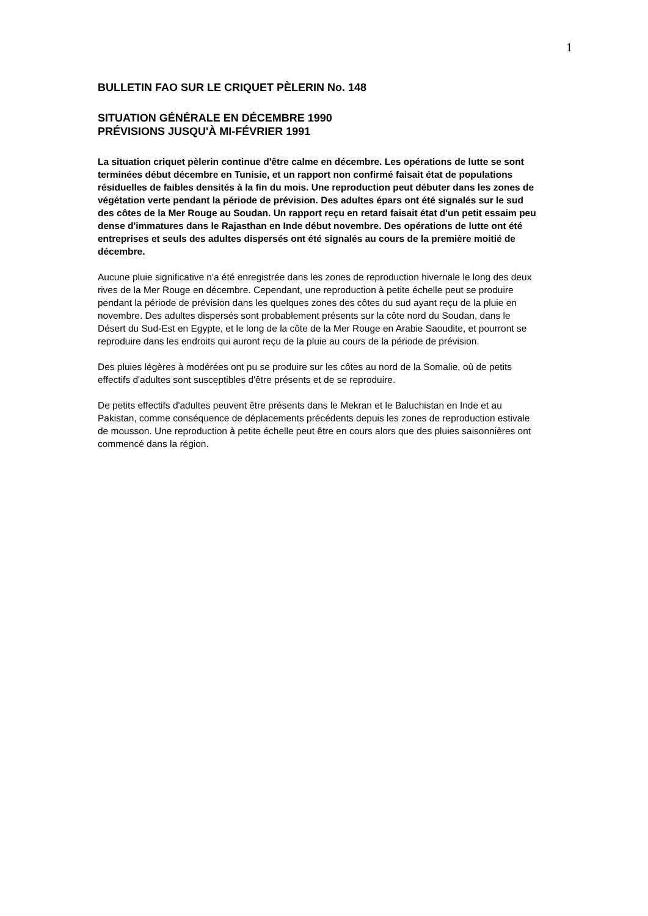1
BULLETIN FAO SUR LE CRIQUET PÈLERIN No. 148
SITUATION GÉNÉRALE EN DÉCEMBRE 1990
PRÉVISIONS JUSQU'À MI-FÉVRIER 1991
La situation criquet pèlerin continue d'être calme en décembre. Les opérations de lutte se sont terminées début décembre en Tunisie, et un rapport non confirmé faisait état de populations résiduelles de faibles densités à la fin du mois. Une reproduction peut débuter dans les zones de végétation verte pendant la période de prévision. Des adultes épars ont été signalés sur le sud des côtes de la Mer Rouge au Soudan. Un rapport reçu en retard faisait état d'un petit essaim peu dense d'immatures dans le Rajasthan en Inde début novembre. Des opérations de lutte ont été entreprises et seuls des adultes dispersés ont été signalés au cours de la première moitié de décembre.
Aucune pluie significative n'a été enregistrée dans les zones de reproduction hivernale le long des deux rives de la Mer Rouge en décembre. Cependant, une reproduction à petite échelle peut se produire pendant la période de prévision dans les quelques zones des côtes du sud ayant reçu de la pluie en novembre. Des adultes dispersés sont probablement présents sur la côte nord du Soudan, dans le Désert du Sud-Est en Egypte, et le long de la côte de la Mer Rouge en Arabie Saoudite, et pourront se reproduire dans les endroits qui auront reçu de la pluie au cours de la période de prévision.
Des pluies légères à modérées ont pu se produire sur les côtes au nord de la Somalie, où de petits effectifs d'adultes sont susceptibles d'être présents et de se reproduire.
De petits effectifs d'adultes peuvent être présents dans le Mekran et le Baluchistan en Inde et au Pakistan, comme conséquence de déplacements précédents depuis les zones de reproduction estivale de mousson. Une reproduction à petite échelle peut être en cours alors que des pluies saisonnières ont commencé dans la région.